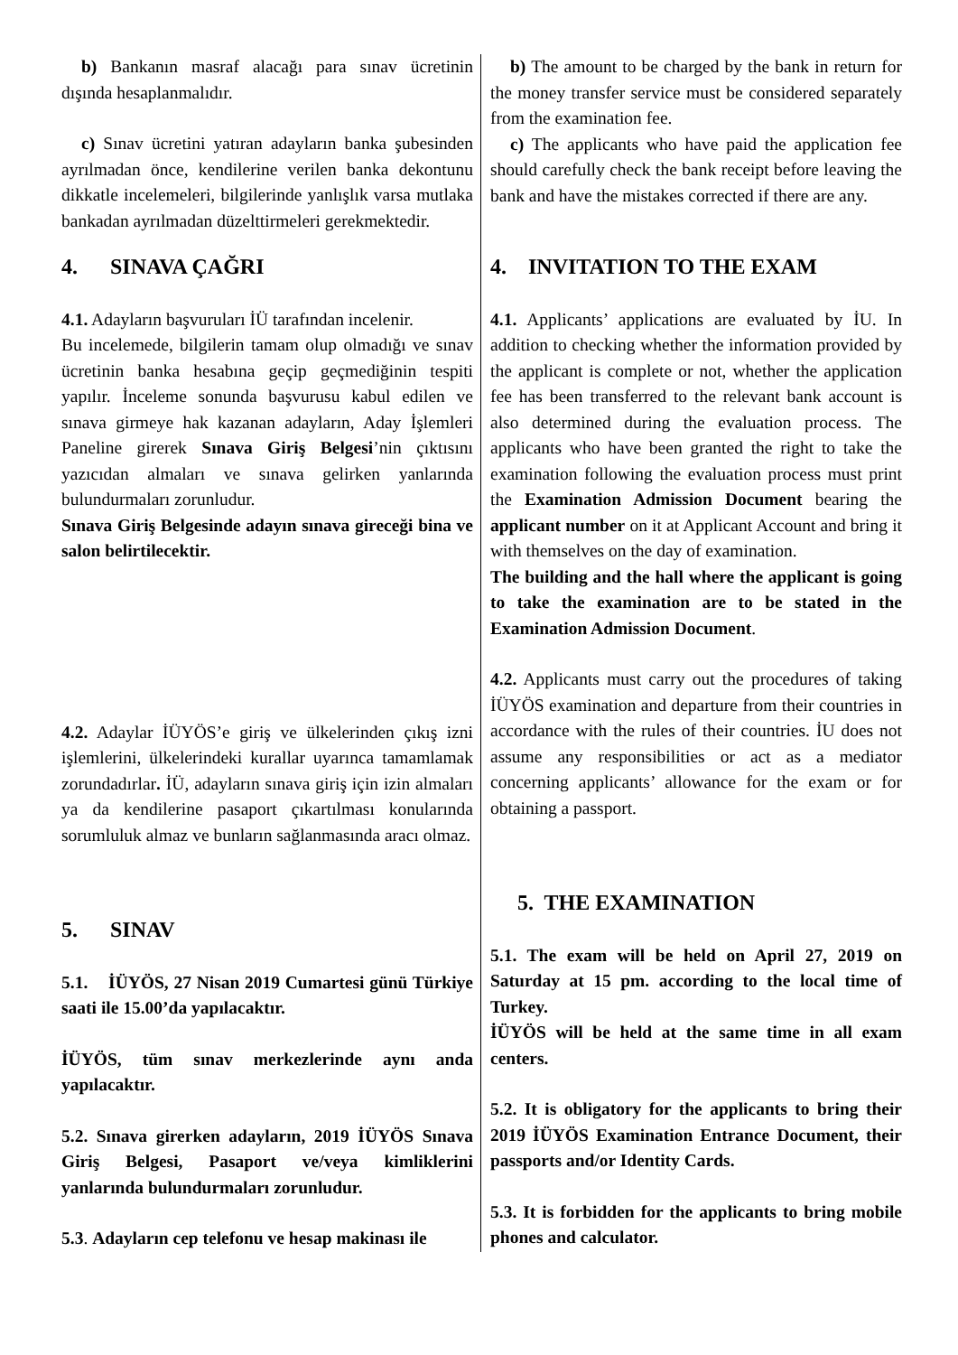b) Bankanın masraf alacağı para sınav ücretinin dışında hesaplanmalıdır.
c) Sınav ücretini yatıran adayların banka şubesinden ayrılmadan önce, kendilerine verilen banka dekontunu dikkatle incelemeleri, bilgilerinde yanlışlık varsa mutlaka bankadan ayrılmadan düzelttirmeleri gerekmektedir.
4. SINAVA ÇAĞRI
4.1. Adayların başvuruları İÜ tarafından incelenir.
Bu incelemede, bilgilerin tamam olup olmadığı ve sınav ücretinin banka hesabına geçip geçmediğinin tespiti yapılır. İnceleme sonunda başvurusu kabul edilen ve sınava girmeye hak kazanan adayların, Aday İşlemleri Paneline girerek Sınava Giriş Belgesi’nin çıktısını yazıcıdan almaları ve sınava gelirken yanlarında bulundurmaları zorunludur.
Sınava Giriş Belgesinde adayın sınava gireceği bina ve salon belirtilecektir.
4.2. Adaylar İÜYÖS’e giriş ve ülkelerinden çıkış izni işlemlerini, ülkelerindeki kurallar uyarınca tamamlamak zorundadırlar. İÜ, adayların sınava giriş için izin almaları ya da kendilerine pasaport çıkartılması konularında sorumluluk almaz ve bunların sağlanmasında aracı olmaz.
5. SINAV
5.1. İÜYÖS, 27 Nisan 2019 Cumartesi günü Türkiye saati ile 15.00’da yapılacaktır.
İÜYÖS, tüm sınav merkezlerinde aynı anda yapılacaktır.
5.2. Sınava girerken adayların, 2019 İÜYÖS Sınava Giriş Belgesi, Pasaport ve/veya kimliklerini yanlarında bulundurmaları zorunludur.
5.3. Adayların cep telefonu ve hesap makinası ile
b) The amount to be charged by the bank in return for the money transfer service must be considered separately from the examination fee.
c) The applicants who have paid the application fee should carefully check the bank receipt before leaving the bank and have the mistakes corrected if there are any.
4. INVITATION TO THE EXAM
4.1. Applicants’ applications are evaluated by İU. In addition to checking whether the information provided by the applicant is complete or not, whether the application fee has been transferred to the relevant bank account is also determined during the evaluation process. The applicants who have been granted the right to take the examination following the evaluation process must print the Examination Admission Document bearing the applicant number on it at Applicant Account and bring it with themselves on the day of examination.
The building and the hall where the applicant is going to take the examination are to be stated in the Examination Admission Document.
4.2. Applicants must carry out the procedures of taking İÜYÖS examination and departure from their countries in accordance with the rules of their countries. İU does not assume any responsibilities or act as a mediator concerning applicants’ allowance for the exam or for obtaining a passport.
5. THE EXAMINATION
5.1. The exam will be held on April 27, 2019 on Saturday at 15 pm. according to the local time of Turkey.
İÜYÖS will be held at the same time in all exam centers.
5.2. It is obligatory for the applicants to bring their 2019 İÜYÖS Examination Entrance Document, their passports and/or Identity Cards.
5.3. It is forbidden for the applicants to bring mobile phones and calculator.